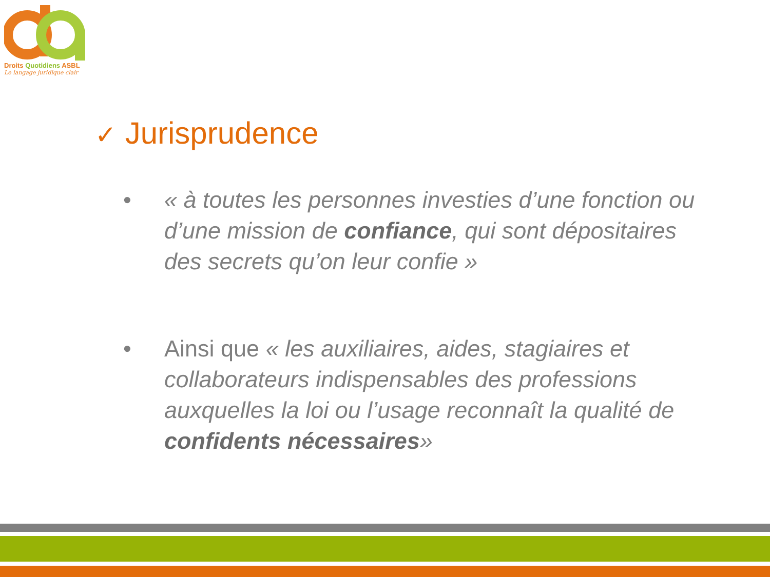Droits Quotidiens ASBL
Le langage juridique clair
✓ Jurisprudence
• « à toutes les personnes investies d’une fonction ou d’une mission de confiance, qui sont dépositaires des secrets qu’on leur confie »
• Ainsi que « les auxiliaires, aides, stagiaires et collaborateurs indispensables des professions auxquelles la loi ou l’usage reconnaît la qualité de confidents nécessaires»